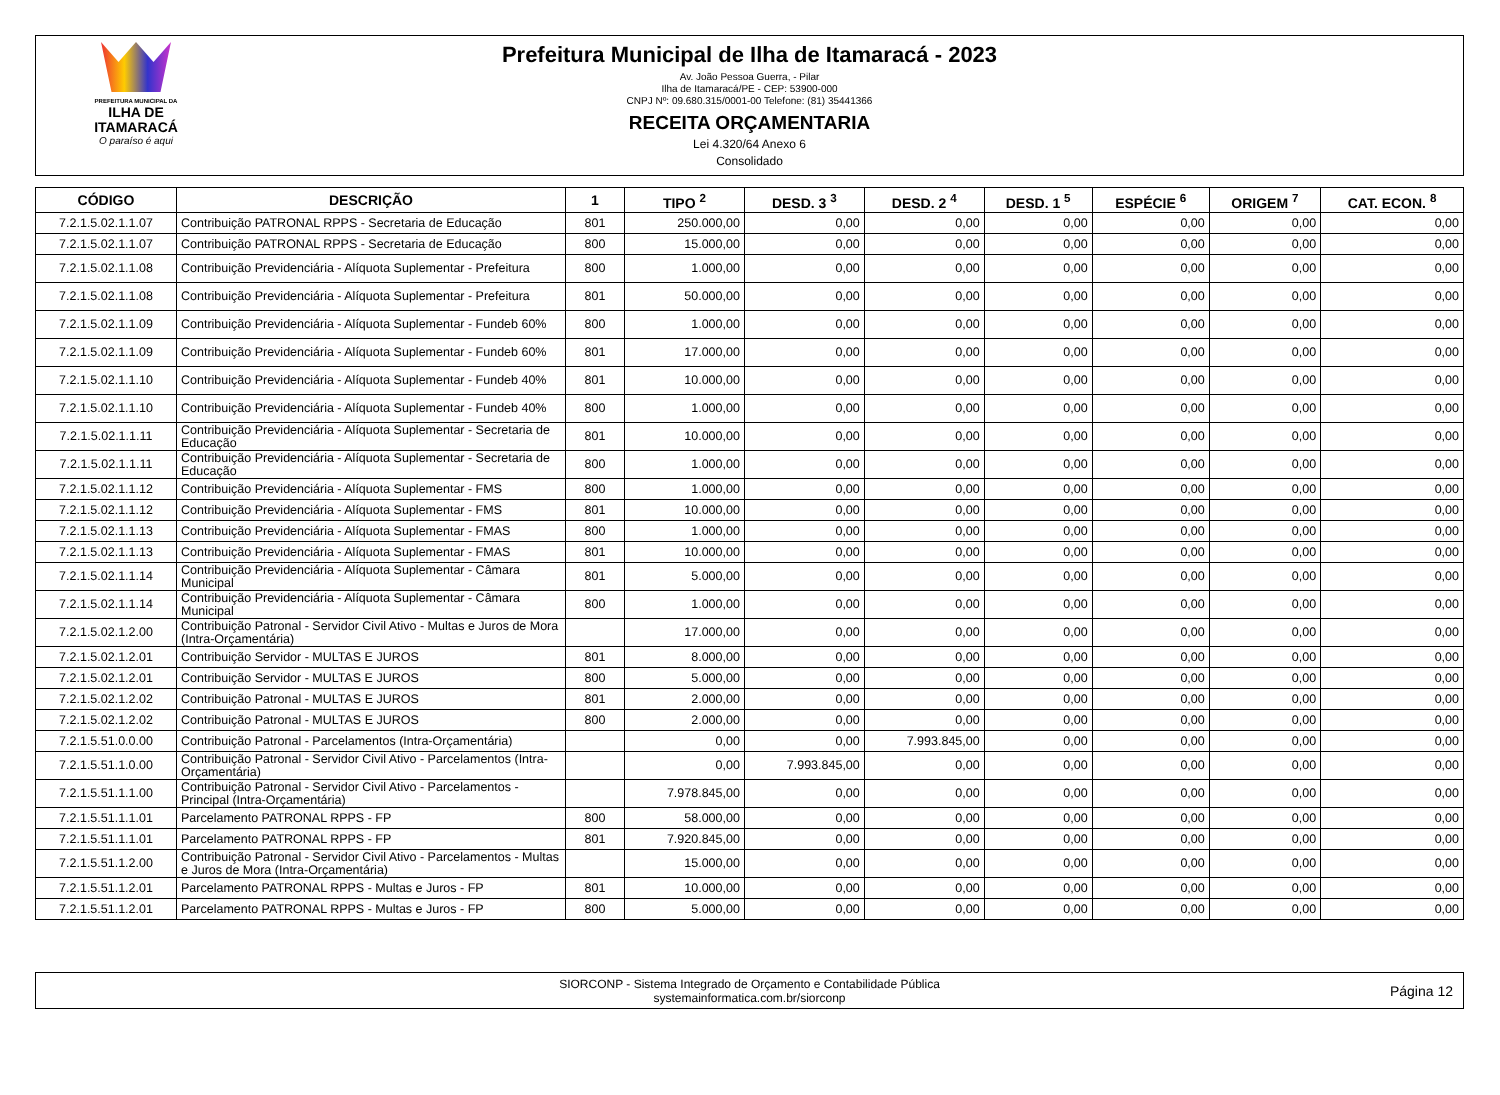PREFEITURA MUNICIPAL DA
ILHA DE ITAMARACÁ
O paraíso é aqui
Prefeitura Municipal de Ilha de Itamaracá - 2023
Av. João Pessoa Guerra, - Pilar
Ilha de Itamaracá/PE - CEP: 53900-000
CNPJ Nº: 09.680.315/0001-00 Telefone: (81) 35441366
RECEITA ORÇAMENTARIA
Lei 4.320/64 Anexo 6
Consolidado
| CÓDIGO | DESCRIÇÃO | 1 | TIPO <sup>2</sup> | DESD. 3 <sup>3</sup> | DESD. 2 <sup>4</sup> | DESD. 1 <sup>5</sup> | ESPÉCIE <sup>6</sup> | ORIGEM <sup>7</sup> | CAT. ECON. <sup>8</sup> |
| --- | --- | --- | --- | --- | --- | --- | --- | --- | --- |
| 7.2.1.5.02.1.1.07 | Contribuição PATRONAL RPPS - Secretaria de Educação | 801 | 250.000,00 | 0,00 | 0,00 | 0,00 | 0,00 | 0,00 | 0,00 |
| 7.2.1.5.02.1.1.07 | Contribuição PATRONAL RPPS - Secretaria de Educação | 800 | 15.000,00 | 0,00 | 0,00 | 0,00 | 0,00 | 0,00 | 0,00 |
| 7.2.1.5.02.1.1.08 | Contribuição Previdenciária - Alíquota Suplementar - Prefeitura | 800 | 1.000,00 | 0,00 | 0,00 | 0,00 | 0,00 | 0,00 | 0,00 |
| 7.2.1.5.02.1.1.08 | Contribuição Previdenciária - Alíquota Suplementar - Prefeitura | 801 | 50.000,00 | 0,00 | 0,00 | 0,00 | 0,00 | 0,00 | 0,00 |
| 7.2.1.5.02.1.1.09 | Contribuição Previdenciária - Alíquota Suplementar - Fundeb 60% | 800 | 1.000,00 | 0,00 | 0,00 | 0,00 | 0,00 | 0,00 | 0,00 |
| 7.2.1.5.02.1.1.09 | Contribuição Previdenciária - Alíquota Suplementar - Fundeb 60% | 801 | 17.000,00 | 0,00 | 0,00 | 0,00 | 0,00 | 0,00 | 0,00 |
| 7.2.1.5.02.1.1.10 | Contribuição Previdenciária - Alíquota Suplementar - Fundeb 40% | 801 | 10.000,00 | 0,00 | 0,00 | 0,00 | 0,00 | 0,00 | 0,00 |
| 7.2.1.5.02.1.1.10 | Contribuição Previdenciária - Alíquota Suplementar - Fundeb 40% | 800 | 1.000,00 | 0,00 | 0,00 | 0,00 | 0,00 | 0,00 | 0,00 |
| 7.2.1.5.02.1.1.11 | Contribuição Previdenciária - Alíquota Suplementar - Secretaria de Educação | 801 | 10.000,00 | 0,00 | 0,00 | 0,00 | 0,00 | 0,00 | 0,00 |
| 7.2.1.5.02.1.1.11 | Contribuição Previdenciária - Alíquota Suplementar - Secretaria de Educação | 800 | 1.000,00 | 0,00 | 0,00 | 0,00 | 0,00 | 0,00 | 0,00 |
| 7.2.1.5.02.1.1.12 | Contribuição Previdenciária - Alíquota Suplementar - FMS | 800 | 1.000,00 | 0,00 | 0,00 | 0,00 | 0,00 | 0,00 | 0,00 |
| 7.2.1.5.02.1.1.12 | Contribuição Previdenciária - Alíquota Suplementar - FMS | 801 | 10.000,00 | 0,00 | 0,00 | 0,00 | 0,00 | 0,00 | 0,00 |
| 7.2.1.5.02.1.1.13 | Contribuição Previdenciária - Alíquota Suplementar - FMAS | 800 | 1.000,00 | 0,00 | 0,00 | 0,00 | 0,00 | 0,00 | 0,00 |
| 7.2.1.5.02.1.1.13 | Contribuição Previdenciária - Alíquota Suplementar - FMAS | 801 | 10.000,00 | 0,00 | 0,00 | 0,00 | 0,00 | 0,00 | 0,00 |
| 7.2.1.5.02.1.1.14 | Contribuição Previdenciária - Alíquota Suplementar - Câmara Municipal | 801 | 5.000,00 | 0,00 | 0,00 | 0,00 | 0,00 | 0,00 | 0,00 |
| 7.2.1.5.02.1.1.14 | Contribuição Previdenciária - Alíquota Suplementar - Câmara Municipal | 800 | 1.000,00 | 0,00 | 0,00 | 0,00 | 0,00 | 0,00 | 0,00 |
| 7.2.1.5.02.1.2.00 | Contribuição Patronal - Servidor Civil Ativo - Multas e Juros de Mora (Intra-Orçamentária) | | 17.000,00 | 0,00 | 0,00 | 0,00 | 0,00 | 0,00 | 0,00 |
| 7.2.1.5.02.1.2.01 | Contribuição Servidor - MULTAS E JUROS | 801 | 8.000,00 | 0,00 | 0,00 | 0,00 | 0,00 | 0,00 | 0,00 |
| 7.2.1.5.02.1.2.01 | Contribuição Servidor - MULTAS E JUROS | 800 | 5.000,00 | 0,00 | 0,00 | 0,00 | 0,00 | 0,00 | 0,00 |
| 7.2.1.5.02.1.2.02 | Contribuição Patronal - MULTAS E JUROS | 801 | 2.000,00 | 0,00 | 0,00 | 0,00 | 0,00 | 0,00 | 0,00 |
| 7.2.1.5.02.1.2.02 | Contribuição Patronal - MULTAS E JUROS | 800 | 2.000,00 | 0,00 | 0,00 | 0,00 | 0,00 | 0,00 | 0,00 |
| 7.2.1.5.51.0.0.00 | Contribuição Patronal - Parcelamentos (Intra-Orçamentária) | | 0,00 | 0,00 | 7.993.845,00 | 0,00 | 0,00 | 0,00 | 0,00 |
| 7.2.1.5.51.1.0.00 | Contribuição Patronal - Servidor Civil Ativo - Parcelamentos (Intra-Orçamentária) | | 0,00 | 7.993.845,00 | 0,00 | 0,00 | 0,00 | 0,00 | 0,00 |
| 7.2.1.5.51.1.1.00 | Contribuição Patronal - Servidor Civil Ativo - Parcelamentos - Principal (Intra-Orçamentária) | | 7.978.845,00 | 0,00 | 0,00 | 0,00 | 0,00 | 0,00 | 0,00 |
| 7.2.1.5.51.1.1.01 | Parcelamento PATRONAL RPPS - FP | 800 | 58.000,00 | 0,00 | 0,00 | 0,00 | 0,00 | 0,00 | 0,00 |
| 7.2.1.5.51.1.1.01 | Parcelamento PATRONAL RPPS - FP | 801 | 7.920.845,00 | 0,00 | 0,00 | 0,00 | 0,00 | 0,00 | 0,00 |
| 7.2.1.5.51.1.2.00 | Contribuição Patronal - Servidor Civil Ativo - Parcelamentos - Multas e Juros de Mora (Intra-Orçamentária) | | 15.000,00 | 0,00 | 0,00 | 0,00 | 0,00 | 0,00 | 0,00 |
| 7.2.1.5.51.1.2.01 | Parcelamento PATRONAL RPPS - Multas e Juros - FP | 801 | 10.000,00 | 0,00 | 0,00 | 0,00 | 0,00 | 0,00 | 0,00 |
| 7.2.1.5.51.1.2.01 | Parcelamento PATRONAL RPPS - Multas e Juros - FP | 800 | 5.000,00 | 0,00 | 0,00 | 0,00 | 0,00 | 0,00 | 0,00 |
SIORCONP - Sistema Integrado de Orçamento e Contabilidade Pública
systemainformatica.com.br/siorconp
Página 12